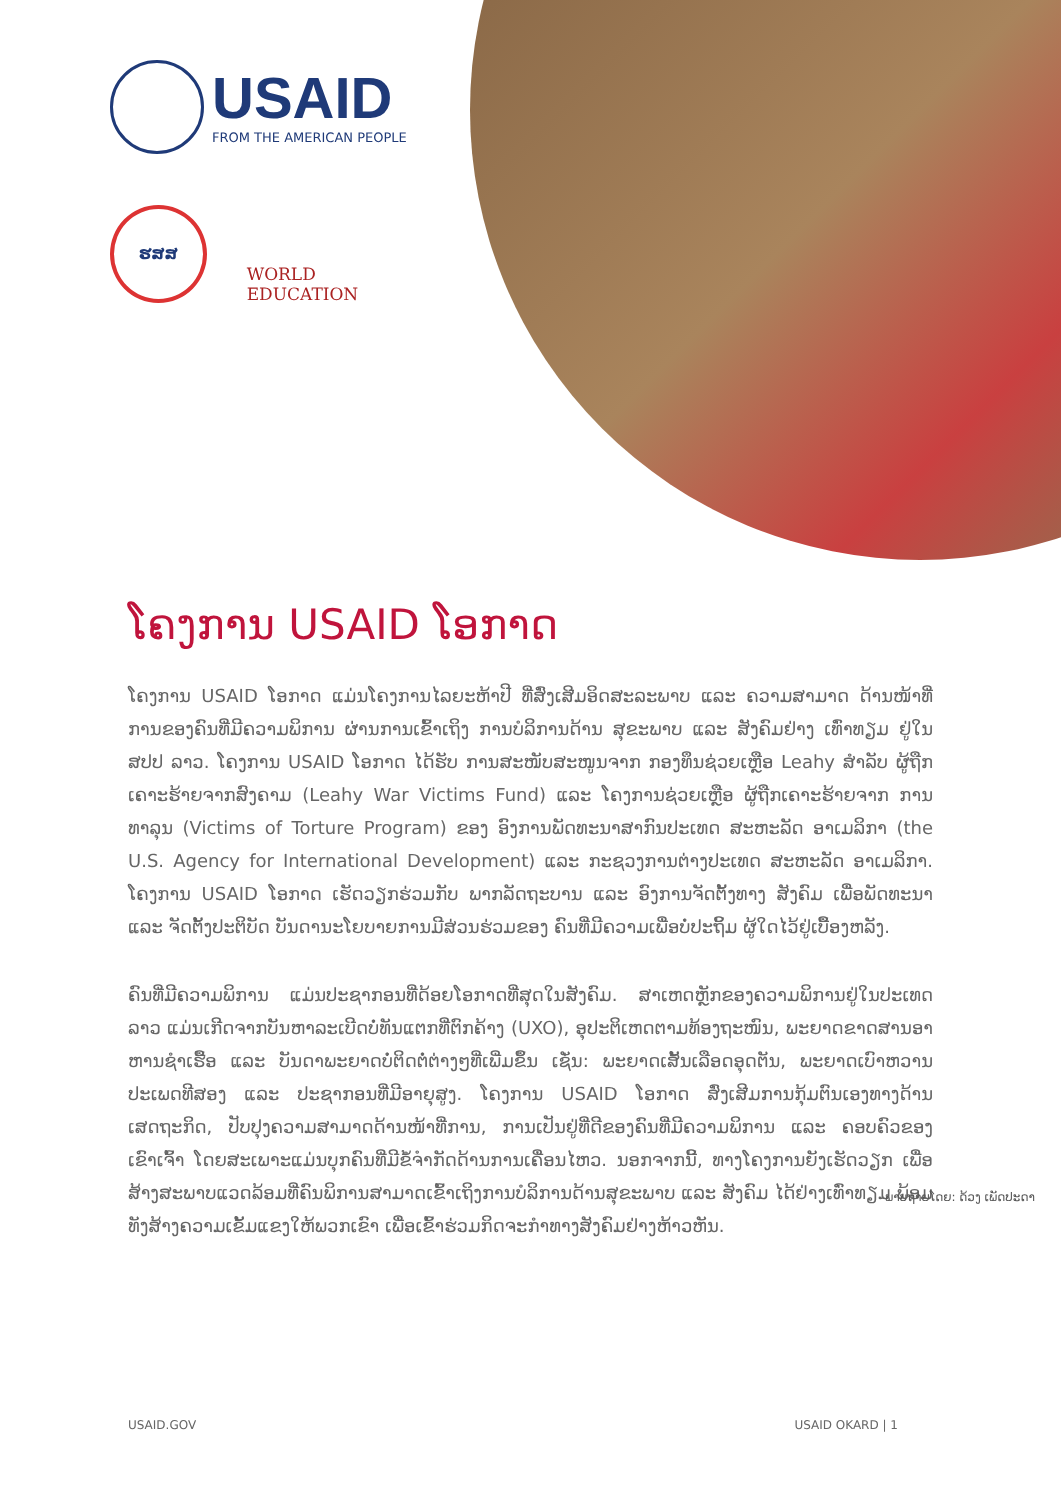USAID
FROM THE AMERICAN PEOPLE
ຮສສ
WORLD EDUCATION
ໂຄງການ USAID ໂອກາດ
ໂຄງການ USAID ໂອກາດ ແມ່ນໂຄງການໄລຍະຫ້າປີ ທີ່ສົ່ງເສີມອິດສະລະພາບ ແລະ ຄວາມສາມາດ ດ້ານໜ້າທີ່ການຂອງຄົນທີ່ມີຄວາມພິການ ຜ່ານການເຂົ້າເຖິງ ການບໍລິການດ້ານ ສຸຂະພາບ ແລະ ສັງຄົມຢ່າງ ເທົ່າທຽມ ຢູ່ໃນ ສປປ ລາວ. ໂຄງການ USAID ໂອກາດ ໄດ້ຮັບ ການສະໜັບສະໜູນຈາກ ກອງທຶນຊ່ວຍເຫຼືອ Leahy ສໍາລັບ ຜູ້ຖືກເຄາະຮ້າຍຈາກສົງຄາມ (Leahy War Victims Fund) ແລະ ໂຄງການຊ່ວຍເຫຼືອ ຜູ້ຖືກເຄາະຮ້າຍຈາກ ການທາລຸນ (Victims of Torture Program) ຂອງ ອົງການພັດທະນາສາກົນປະເທດ ສະຫະລັດ ອາເມລິກາ (the U.S. Agency for International Development) ແລະ ກະຊວງການຕ່າງປະເທດ ສະຫະລັດ ອາເມລິກາ. ໂຄງການ USAID ໂອກາດ ເຮັດວຽກຮ່ວມກັບ ພາກລັດຖະບານ ແລະ ອົງການຈັດຕັ້ງທາງ ສັງຄົມ ເພື່ອພັດທະນາ ແລະ ຈັດຕັ້ງປະຕິບັດ ບັນດານະໂຍບາຍການມີສ່ວນຮ່ວມຂອງ ຄົນທີ່ມີຄວາມເພື່ອບໍ່ປະຖິ້ມ ຜູ້ໃດໄວ້ຢູ່ເບື້ອງຫລັງ.
ຄົນທີ່ມີຄວາມພິການ ແມ່ນປະຊາກອນທີ່ດ້ອຍໂອກາດທີ່ສຸດໃນສັງຄົມ. ສາເຫດຫຼັກຂອງຄວາມພິການຢູ່ໃນປະເທດລາວ ແມ່ນເກີດຈາກບັນຫາລະເບີດບໍ່ທັນແຕກທີ່ຕົກຄ້າງ (UXO), ອຸປະຕິເຫດຕາມທ້ອງຖະໜົນ, ພະຍາດຂາດສານອາຫານຊໍາເຮື້ອ ແລະ ບັນດາພະຍາດບໍ່ຕິດຕໍ່ຕ່າງໆທີ່ເພີ່ມຂຶ້ນ ເຊັ່ນ: ພະຍາດເສັ້ນເລືອດອຸດຕັນ, ພະຍາດເບົາຫວານປະເພດທີສອງ ແລະ ປະຊາກອນທີ່ມີອາຍຸສູງ. ໂຄງການ USAID ໂອກາດ ສົ່ງເສີມການກຸ້ມຕົນເອງທາງດ້ານເສດຖະກິດ, ປັບປຸງຄວາມສາມາດດ້ານໜ້າທີ່ການ, ການເປັນຢູ່ທີ່ດີຂອງຄົນທີ່ມີຄວາມພິການ ແລະ ຄອບຄົວຂອງເຂົາເຈົ້າ ໂດຍສະເພາະແມ່ນບຸກຄົນທີ່ມີຂໍ້ຈໍາກັດດ້ານການເຄື່ອນໄຫວ. ນອກຈາກນີ້, ທາງໂຄງການຍັງເຮັດວຽກ ເພື່ອສ້າງສະພາບແວດລ້ອມທີ່ຄົນພິການສາມາດເຂົ້າເຖິງການບໍລິການດ້ານສຸຂະພາບ ແລະ ສັງຄົມ ໄດ້ຢ່າງເທົ່າທຽມ ພ້ອມທັງສ້າງຄວາມເຂັ້ມແຂງໃຫ້ພວກເຂົາ ເພື່ອເຂົ້າຮ່ວມກິດຈະກໍາທາງສັງຄົມຢ່າງຫ້າວຫັນ.
ພາບຖ່າຍໂດຍ: ດ້ວງ ເພັດປະດາ
USAID.GOV USAID OKARD | 1